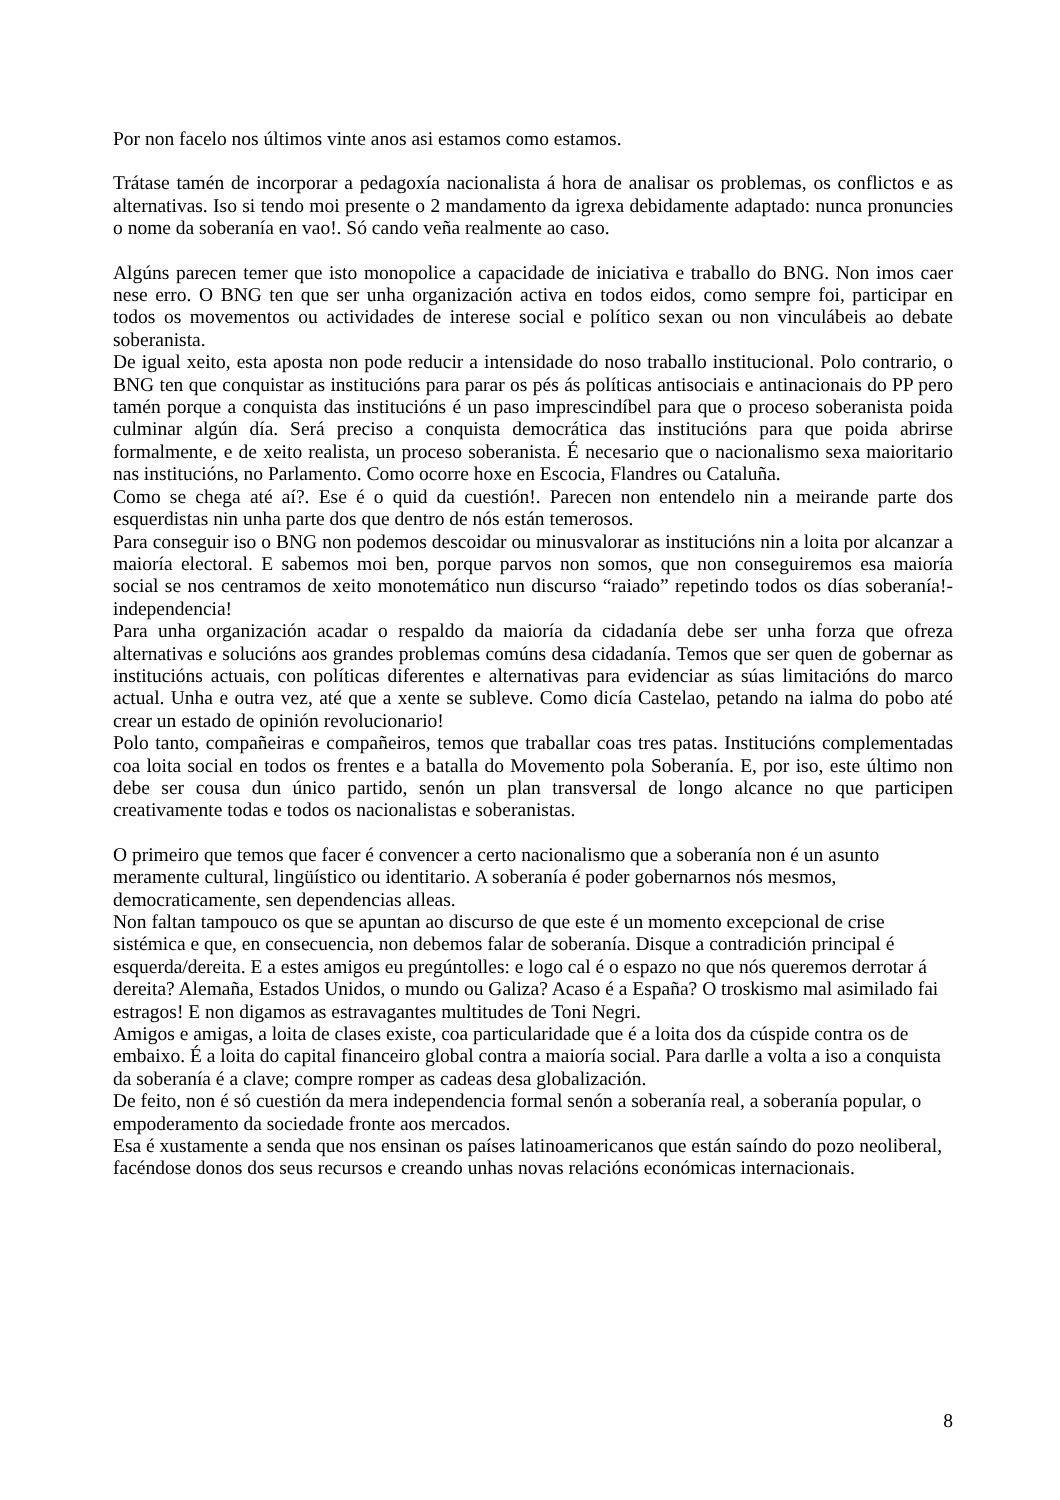Por non facelo nos últimos vinte anos asi estamos como estamos.
Trátase tamén de incorporar a pedagoxía nacionalista á hora de analisar os problemas, os conflictos e as alternativas. Iso si tendo moi presente o 2 mandamento da igrexa debidamente adaptado: nunca pronuncies o nome da soberanía en vao!. Só cando veña realmente ao caso.
Algúns parecen temer que isto monopolice a capacidade de iniciativa e traballo do BNG. Non imos caer nese erro. O BNG ten que ser unha organización activa en todos eidos, como sempre foi, participar en todos os movementos ou actividades de interese social e político sexan ou non vinculábeis ao debate soberanista.
De igual xeito, esta aposta non pode reducir a intensidade do noso traballo institucional. Polo contrario, o BNG ten que conquistar as institucións para parar os pés ás políticas antisociais e antinacionais do PP pero tamén porque a conquista das institucións é un paso imprescindíbel para que o proceso soberanista poida culminar algún día. Será preciso a conquista democrática das institucións para que poida abrirse formalmente, e de xeito realista, un proceso soberanista. É necesario que o nacionalismo sexa maioritario nas institucións, no Parlamento. Como ocorre hoxe en Escocia, Flandres ou Cataluña.
Como se chega até aí?. Ese é o quid da cuestión!. Parecen non entendelo nin a meirande parte dos esquerdistas nin unha parte dos que dentro de nós están temerosos.
Para conseguir iso o BNG non podemos descoidar ou minusvalorar as institucións nin a loita por alcanzar a maioría electoral. E sabemos moi ben, porque parvos non somos, que non conseguiremos esa maioría social se nos centramos de xeito monotemático nun discurso “raiado” repetindo todos os días soberanía!-independencia!
Para unha organización acadar o respaldo da maioría da cidadanía debe ser unha forza que ofreza alternativas e solucións aos grandes problemas comúns desa cidadanía. Temos que ser quen de gobernar as institucións actuais, con políticas diferentes e alternativas para evidenciar as súas limitacións do marco actual. Unha e outra vez, até que a xente se subleve. Como dicía Castelao, petando na ialma do pobo até crear un estado de opinión revolucionario!
Polo tanto, compañeiras e compañeiros, temos que traballar coas tres patas. Institucións complementadas coa loita social en todos os frentes e a batalla do Movemento pola Soberanía. E, por iso, este último non debe ser cousa dun único partido, senón un plan transversal de longo alcance no que participen creativamente todas e todos os nacionalistas e soberanistas.
O primeiro que temos que facer é convencer a certo nacionalismo que a soberanía non é un asunto meramente cultural, lingüístico ou identitario. A soberanía é poder gobernarnos nós mesmos, democraticamente, sen dependencias alleas.
Non faltan tampouco os que se apuntan ao discurso de que este é un momento excepcional de crise sistémica e que, en consecuencia, non debemos falar de soberanía. Disque a contradición principal é esquerda/dereita. E a estes amigos eu pregúntolles: e logo cal é o espazo no que nós queremos derrotar á dereita? Alemaña, Estados Unidos, o mundo ou Galiza? Acaso é a España? O troskismo mal asimilado fai estragos! E non digamos as estravagantes multitudes de Toni Negri.
Amigos e amigas, a loita de clases existe, coa particularidade que é a loita dos da cúspide contra os de embaixo. É a loita do capital financeiro global contra a maioría social. Para darlle a volta a iso a conquista da soberanía é a clave; compre romper as cadeas desa globalización.
De feito, non é só cuestión da mera independencia formal senón a soberanía real, a soberanía popular, o empoderamento da sociedade fronte aos mercados.
Esa é xustamente a senda que nos ensinan os países latinoamericanos que están saíndo do pozo neoliberal, facéndose donos dos seus recursos e creando unhas novas relacións económicas internacionais.
8